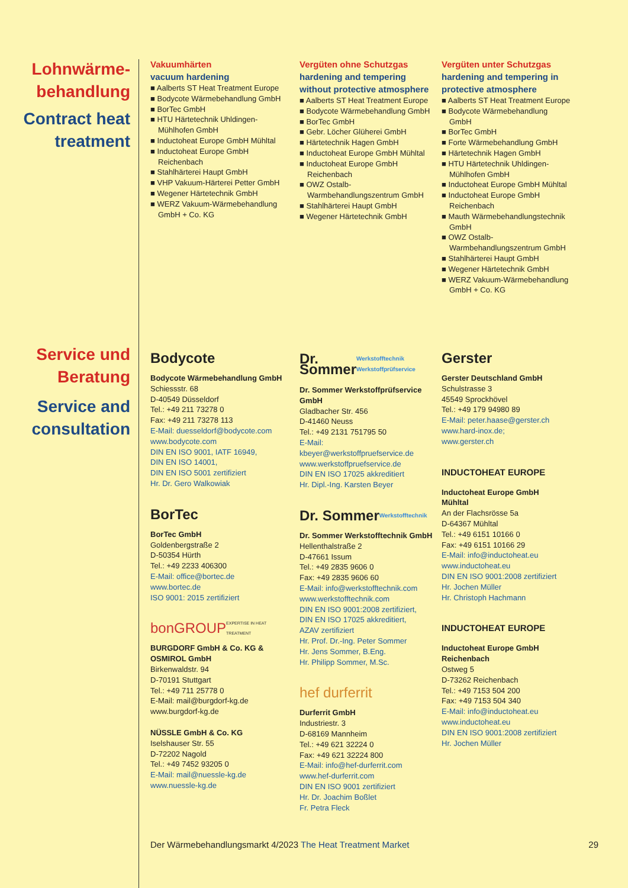Lohnwärme-
behandlung
Contract heat treatment
Vakuumhärten
vacuum hardening
■ Aalberts ST Heat Treatment Europe
■ Bodycote Wärmebehandlung GmbH
■ BorTec GmbH
■ HTU Härtetechnik Uhldingen-Mühlhofen GmbH
■ Inductoheat Europe GmbH Mühltal
■ Inductoheat Europe GmbH Reichenbach
■ Stahlhärterei Haupt GmbH
■ VHP Vakuum-Härterei Petter GmbH
■ Wegener Härtetechnik GmbH
■ WERZ Vakuum-Wärmebehandlung GmbH + Co. KG
Vergüten ohne Schutzgas
hardening and tempering without protective atmosphere
■ Aalberts ST Heat Treatment Europe
■ Bodycote Wärmebehandlung GmbH
■ BorTec GmbH
■ Gebr. Löcher Glüherei GmbH
■ Härtetechnik Hagen GmbH
■ Inductoheat Europe GmbH Mühltal
■ Inductoheat Europe GmbH Reichenbach
■ OWZ Ostalb-Warmbehandlungszentrum GmbH
■ Stahlhärterei Haupt GmbH
■ Wegener Härtetechnik GmbH
Vergüten unter Schutzgas
hardening and tempering in protective atmosphere
■ Aalberts ST Heat Treatment Europe
■ Bodycote Wärmebehandlung GmbH
■ BorTec GmbH
■ Forte Wärmebehandlung GmbH
■ Härtetechnik Hagen GmbH
■ HTU Härtetechnik Uhldingen-Mühlhofen GmbH
■ Inductoheat Europe GmbH Mühltal
■ Inductoheat Europe GmbH Reichenbach
■ Mauth Wärmebehandlungstechnik GmbH
■ OWZ Ostalb-Warmbehandlungszentrum GmbH
■ Stahlhärterei Haupt GmbH
■ Wegener Härtetechnik GmbH
■ WERZ Vakuum-Wärmebehandlung GmbH + Co. KG
Service und Beratung
Service and consultation
Bodycote
Bodycote Wärmebehandlung GmbH
Schiessstr. 68
D-40549 Düsseldorf
Tel.: +49 211 73278 0
Fax: +49 211 73278 113
E-Mail: duesseldorf@bodycote.com
www.bodycote.com
DIN EN ISO 9001, IATF 16949,
DIN EN ISO 14001,
DIN EN ISO 5001 zertifiziert
Hr. Dr. Gero Walkowiak
BorTec
BorTec GmbH
Goldenbergstraße 2
D-50354 Hürth
Tel.: +49 2233 406300
E-Mail: office@bortec.de
www.bortec.de
ISO 9001: 2015 zertifiziert
bonGROUP EXPERTISE IN HEAT TREATMENT
BURGDORF GmbH & Co. KG & OSMIROL GmbH
Birkenwaldstr. 94
D-70191 Stuttgart
Tel.: +49 711 25778 0
E-Mail: mail@burgdorf-kg.de
www.burgdorf-kg.de
NÜSSLE GmbH & Co. KG
Iselshauser Str. 55
D-72202 Nagold
Tel.: +49 7452 93205 0
E-Mail: mail@nuessle-kg.de
www.nuessle-kg.de
Dr. Sommer Werkstofftechnik Werkstoffprüfservice
Dr. Sommer Werkstoffprüfservice GmbH
Gladbacher Str. 456
D-41460 Neuss
Tel.: +49 2131 751795 50
E-Mail: kbeyer@werkstoffpruefservice.de
www.werkstoffpruefservice.de
DIN EN ISO 17025 akkreditiert
Hr. Dipl.-Ing. Karsten Beyer
Dr. Sommer Werkstofftechnik
Dr. Sommer Werkstofftechnik GmbH
Hellenthalstraße 2
D-47661 Issum
Tel.: +49 2835 9606 0
Fax: +49 2835 9606 60
E-Mail: info@werkstofftechnik.com
www.werkstofftechnik.com
DIN EN ISO 9001:2008 zertifiziert,
DIN EN ISO 17025 akkreditiert,
AZAV zertifiziert
Hr. Prof. Dr.-Ing. Peter Sommer
Hr. Jens Sommer, B.Eng.
Hr. Philipp Sommer, M.Sc.
hef durferrit
Durferrit GmbH
Industriestr. 3
D-68169 Mannheim
Tel.: +49 621 32224 0
Fax: +49 621 32224 800
E-Mail: info@hef-durferrit.com
www.hef-durferrit.com
DIN EN ISO 9001 zertifiziert
Hr. Dr. Joachim Boßlet
Fr. Petra Fleck
Gerster
Gerster Deutschland GmbH
Schulstrasse 3
45549 Sprockhövel
Tel.: +49 179 94980 89
E-Mail: peter.haase@gerster.ch
www.hard-inox.de;
www.gerster.ch
INDUCTOHEAT EUROPE
Inductoheat Europe GmbH
Mühltal
An der Flachsrösse 5a
D-64367 Mühltal
Tel.: +49 6151 10166 0
Fax: +49 6151 10166 29
E-Mail: info@inductoheat.eu
www.inductoheat.eu
DIN EN ISO 9001:2008 zertifiziert
Hr. Jochen Müller
Hr. Christoph Hachmann
INDUCTOHEAT EUROPE
Inductoheat Europe GmbH
Reichenbach
Ostweg 5
D-73262 Reichenbach
Tel.: +49 7153 504 200
Fax: +49 7153 504 340
E-Mail: info@inductoheat.eu
www.inductoheat.eu
DIN EN ISO 9001:2008 zertifiziert
Hr. Jochen Müller
Der Wärmebehandlungsmarkt 4/2023 The Heat Treatment Market 29